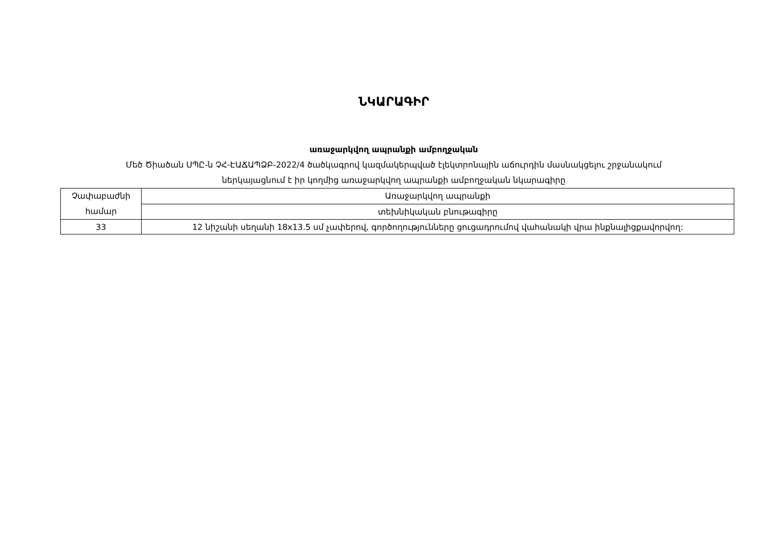ՆԿԱՐԱԳԻՐ
առաջարկվող ապրանքի ամբողջական
Մեծ Ծիածան ՍՊԸ-ն ՉՀ-ԷԱՃԱՊՁԲ-2022/4 ծածկագրով կազմակերպված էլեկտրոնային աճուրդին մասնակցելու շրջանակում
ներկայացնում է իր կողմից առաջարկվող ապրանքի ամբողջական նկարագիրը
| Չափաբաժնի համար | Առաջարկվող ապրանքի |
| | տեխնիկական բնութագիրը |
| 33 | 12 նիշանի սեղանի 18x13.5 սմ չափերով, գործողությունները ցուցադրումով վահանակի վրա ինքնալիցքավորվող: |